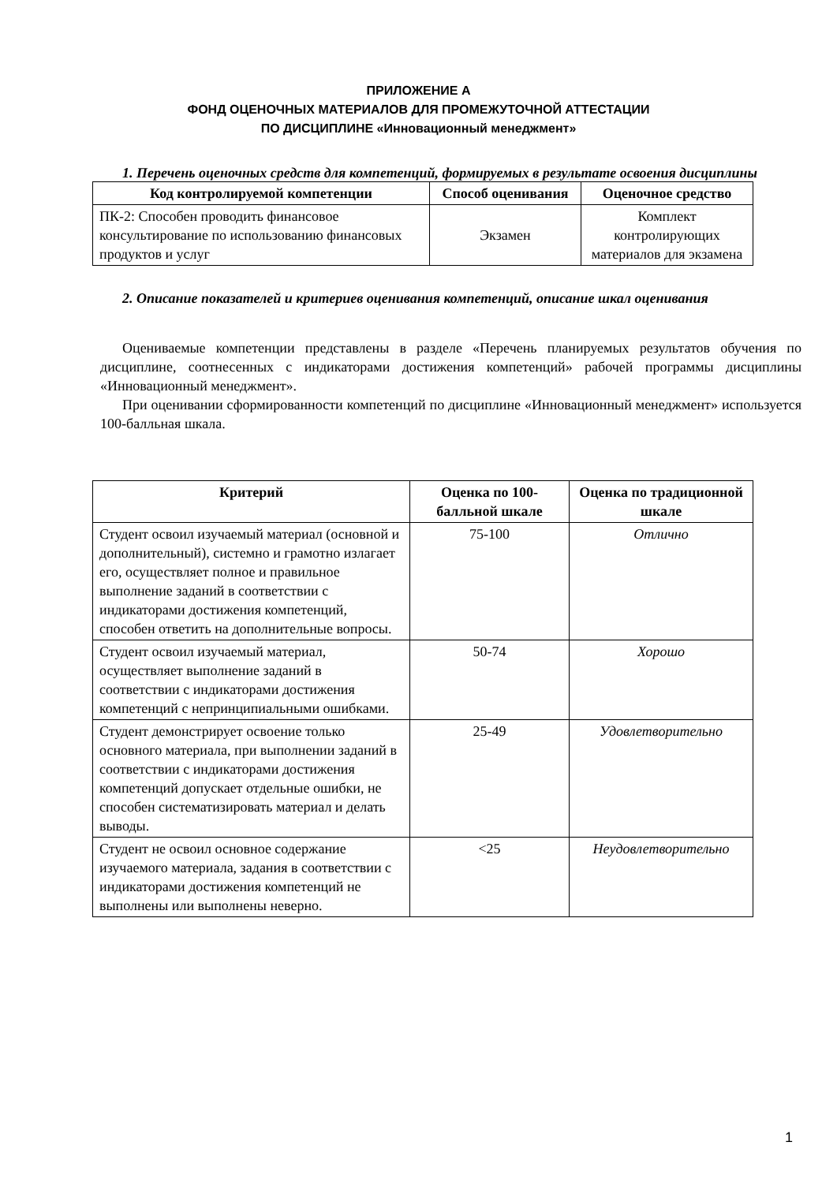ПРИЛОЖЕНИЕ А
ФОНД ОЦЕНОЧНЫХ МАТЕРИАЛОВ ДЛЯ ПРОМЕЖУТОЧНОЙ АТТЕСТАЦИИ
ПО ДИСЦИПЛИНЕ «Инновационный менеджмент»
1. Перечень оценочных средств для компетенций, формируемых в результате освоения дисциплины
| Код контролируемой компетенции | Способ оценивания | Оценочное средство |
| --- | --- | --- |
| ПК-2: Способен проводить финансовое консультирование по использованию финансовых продуктов и услуг | Экзамен | Комплект контролирующих материалов для экзамена |
2. Описание показателей и критериев оценивания компетенций, описание шкал оценивания
Оцениваемые компетенции представлены в разделе «Перечень планируемых результатов обучения по дисциплине, соотнесенных с индикаторами достижения компетенций» рабочей программы дисциплины «Инновационный менеджмент».
При оценивании сформированности компетенций по дисциплине «Инновационный менеджмент» используется 100-балльная шкала.
| Критерий | Оценка по 100-балльной шкале | Оценка по традиционной шкале |
| --- | --- | --- |
| Студент освоил изучаемый материал (основной и дополнительный), системно и грамотно излагает его, осуществляет полное и правильное выполнение заданий в соответствии с индикаторами достижения компетенций, способен ответить на дополнительные вопросы. | 75-100 | Отлично |
| Студент освоил изучаемый материал, осуществляет выполнение заданий в соответствии с индикаторами достижения компетенций с непринципиальными ошибками. | 50-74 | Хорошо |
| Студент демонстрирует освоение только основного материала, при выполнении заданий в соответствии с индикаторами достижения компетенций допускает отдельные ошибки, не способен систематизировать материал и делать выводы. | 25-49 | Удовлетворительно |
| Студент не освоил основное содержание изучаемого материала, задания в соответствии с индикаторами достижения компетенций не выполнены или выполнены неверно. | <25 | Неудовлетворительно |
1